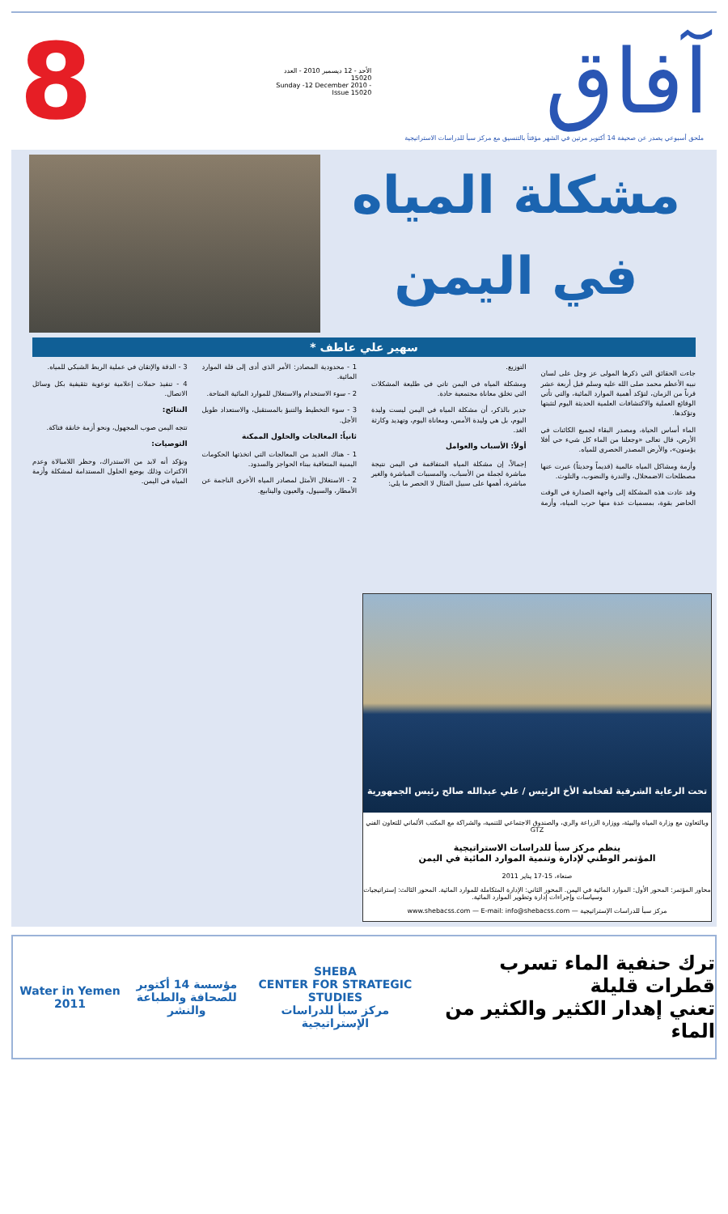آفاق
الأحد - 12 ديسمبر 2010 - العدد 15020
Sunday -12 December 2010 - Issue 15020
8
ملحق أسبوعي يصدر عن صحيفة 14 أكتوبر مرتين في الشهر مؤقتاً بالتنسيق مع مركز سبأ للدراسات الاستراتيجية
مشكلة المياه
في اليمن
سهير علي عاطف *
جاءت الحقائق التي ذكرها المولى عز وجل على لسان نبيه الأعظم محمد صلى الله عليه وسلم قبل أربعة عشر قرناً من الزمان، لتؤكد أهمية الموارد المائية، والتي تأتي الوقائع العملية والاكتشافات العلمية الحديثة اليوم لتثبتها وتؤكدها.
الماء أساس الحياة، ومصدر البقاء لجميع الكائنات في الأرض، قال تعالى «وجعلنا من الماء كل شيء حي أفلا يؤمنون»، والأرض المصدر الحصري للمياه.
وأزمة ومشاكل المياه عالمية (قديماً وحديثاً) عبرت عنها مصطلحات الاضمحلال، والندرة والنضوب، والتلوث.
وقد عادت هذه المشكلة إلى واجهة الصدارة في الوقت الحاضر بقوة، بمسميات عدة منها حرب المياه، وأزمة التوزيع.
ومشكلة المياه في اليمن تاتي في طليعة المشكلات التي تخلق معاناة مجتمعية حادة.
جدير بالذكر، أن مشكلة المياه في اليمن ليست وليدة اليوم، بل هي وليدة الأمس، ومعاناة اليوم، وتهديد وكارثة الغد.
أولاً: الأسباب والعوامل
إجمالاً، إن مشكلة المياه المتفاقمة في اليمن نتيجة مباشرة لجملة من الأسباب، والمسببات المباشرة والغير مباشرة، أهمها على سبيل المثال لا الحصر ما يلي:
1 - محدودية المصادر: الأمر الذي أدى إلى قلة الموارد المائية.
2 - سوء الاستخدام والاستغلال للموارد المائية المتاحة.
3 - سوء التخطيط والتنبؤ بالمستقبل، والاستعداد طويل الأجل.
ثانياً: المعالجات والحلول الممكنة
1 - هناك العديد من المعالجات التي اتخذتها الحكومات اليمنية المتعاقبة ببناء الحواجز والسدود.
2 - الاستغلال الأمثل لمصادر المياه الأخرى الناجمة عن الأمطار، والسيول، والعيون والينابيع.
3 - الدقة والإتقان في عملية الربط الشبكي للمياه.
4 - تنفيذ حملات إعلامية توعوية تثقيفية بكل وسائل الاتصال.
النتائج:
تتجه اليمن صوب المجهول، ونحو أزمة خانقة فتاكة.
التوصيات:
ونؤكد أنه لابد من الاستدراك، وحظر اللامبالاة وعدم الاكتراث وذلك بوضع الحلول المستدامة لمشكلة وأزمة المياه في اليمن.
تحت الرعاية الشرفية لفخامة الأخ الرئيس / علي عبدالله صالح رئيس الجمهورية
وبالتعاون مع وزارة المياه والبيئة، ووزارة الزراعة والري، والصندوق الاجتماعي للتنمية، والشراكة مع المكتب الألماني للتعاون الفني GTZ
ينظم مركز سبأ للدراسات الاستراتيجية
المؤتمر الوطني لإدارة وتنمية الموارد المائية في اليمن
صنعاء، 15-17 يناير 2011
محاور المؤتمر: المحور الأول: الموارد المائية في اليمن. المحور الثاني: الإدارة المتكاملة للموارد المائية. المحور الثالث: إستراتيجيات وسياسات وإجراءات إدارة وتطوير الموارد المائية.
مركز سبأ للدراسات الإستراتيجية — www.shebacss.com — E-mail: info@shebacss.com
ترك حنفية الماء تسرب قطرات قليلة
تعني إهدار الكثير والكثير من الماء
SHEBA
CENTER FOR STRATEGIC STUDIES
مركز سبأ للدراسات الإستراتيجية
مؤسسة 14 أكتوبر
للصحافة والطباعة والنشر
Water in Yemen 2011